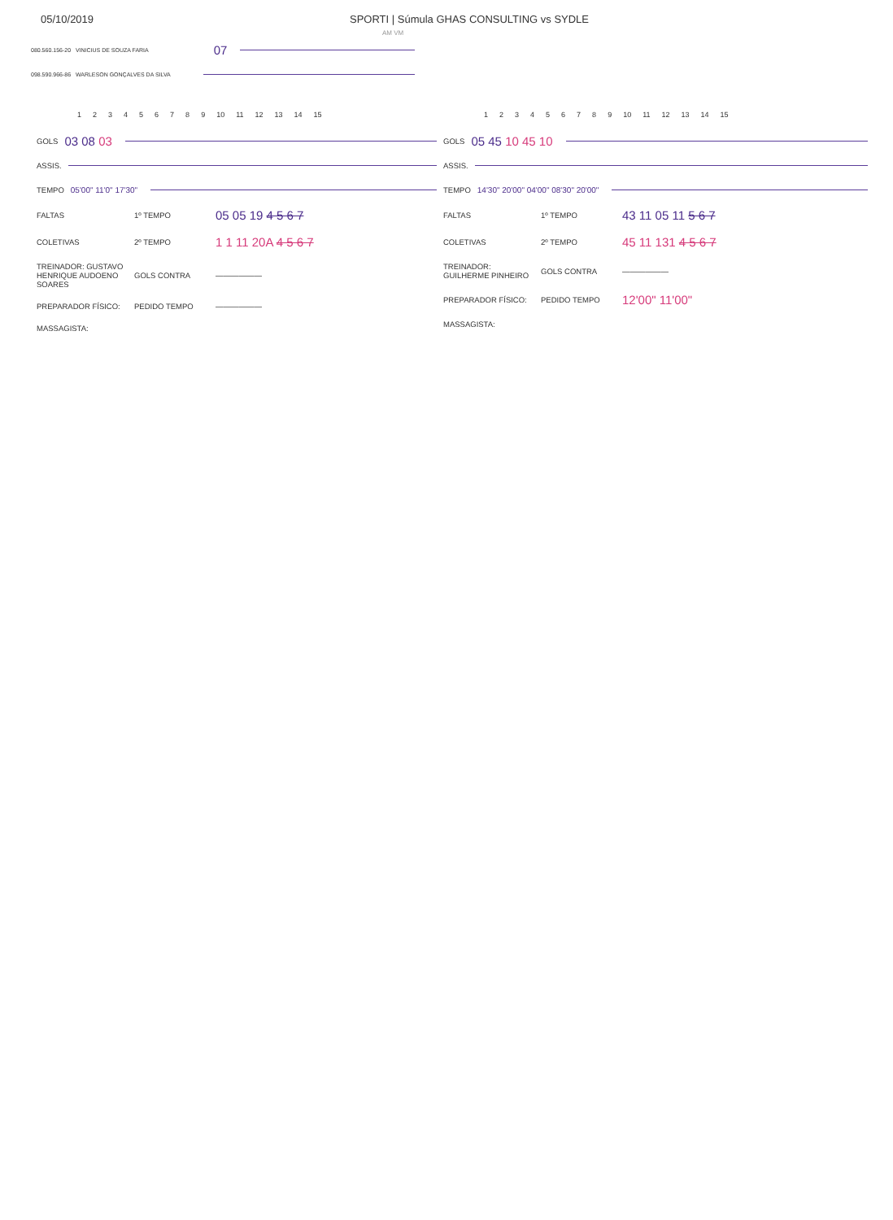05/10/2019 SPORTI | Súmula GHAS CONSULTING vs SYDLE
AM VM
080.560.156-20 VINICIUS DE SOUZA FARIA 07
098.590.966-86 WARLESON GONÇALVES DA SILVA
123456789 10 11 12 13 14 15
GOLS 03 08 03
ASSIS.
TEMPO 05'00" 11'0" 17'30"
| FALTAS | 1º TEMPO | 05 05 19 4 5 6 7 |
| COLETIVAS | 2º TEMPO | 1 1 11 20A 4 5 6 7 |
| TREINADOR: GUSTAVO HENRIQUE AUDOENO SOARES | GOLS CONTRA | —————— |
| PREPARADOR FÍSICO: | PEDIDO TEMPO | —————— |
| MASSAGISTA: | | |
123456789 10 11 12 13 14 15
GOLS 05 45 10 45 10
ASSIS.
TEMPO 14'30" 20'00" 04'00" 08'30" 20'00"
| FALTAS | 1º TEMPO | 43 11 05 11 5 6 7 |
| COLETIVAS | 2º TEMPO | 45 11 131 4 5 6 7 |
| TREINADOR: GUILHERME PINHEIRO | GOLS CONTRA | —————— |
| PREPARADOR FÍSICO: | PEDIDO TEMPO | 12'00" 11'00" |
| MASSAGISTA: | | |